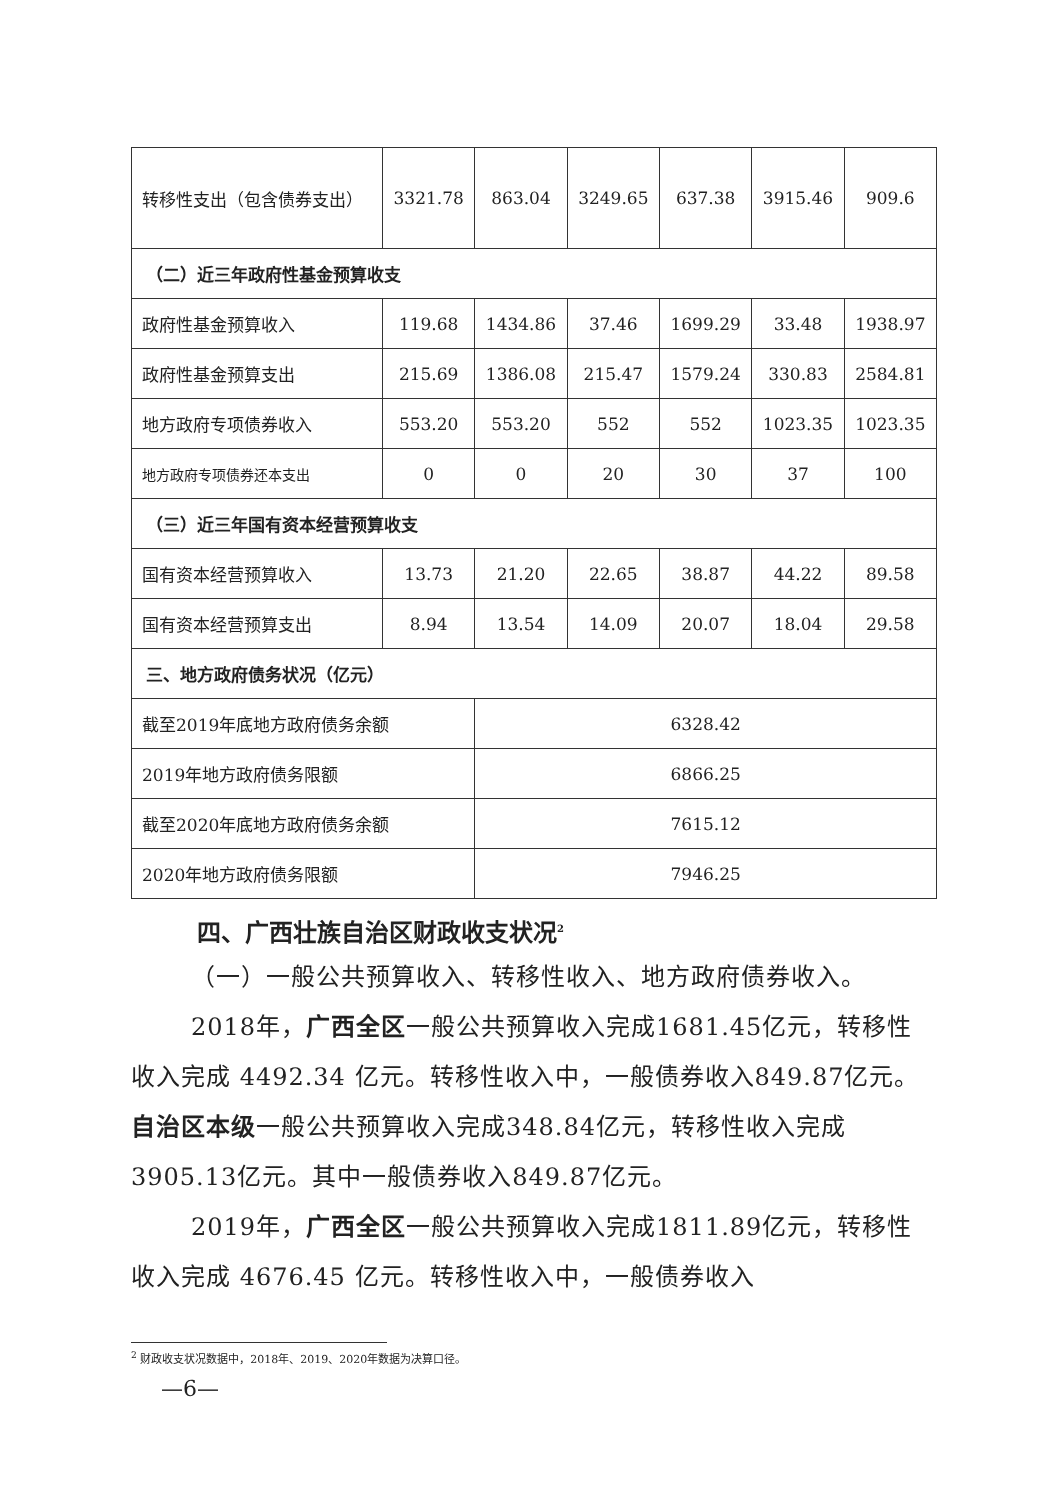| 转移性支出（包含债券支出） | 3321.78 | 863.04 | 3249.65 | 637.38 | 3915.46 | 909.6 |
| （二）近三年政府性基金预算收支 | | | | | | |
| 政府性基金预算收入 | 119.68 | 1434.86 | 37.46 | 1699.29 | 33.48 | 1938.97 |
| 政府性基金预算支出 | 215.69 | 1386.08 | 215.47 | 1579.24 | 330.83 | 2584.81 |
| 地方政府专项债券收入 | 553.20 | 553.20 | 552 | 552 | 1023.35 | 1023.35 |
| 地方政府专项债券还本支出 | 0 | 0 | 20 | 30 | 37 | 100 |
| （三）近三年国有资本经营预算收支 | | | | | | |
| 国有资本经营预算收入 | 13.73 | 21.20 | 22.65 | 38.87 | 44.22 | 89.58 |
| 国有资本经营预算支出 | 8.94 | 13.54 | 14.09 | 20.07 | 18.04 | 29.58 |
| 三、地方政府债务状况（亿元） | | | | | | |
| 截至2019年底地方政府债务余额 | | 6328.42 | | | | |
| 2019年地方政府债务限额 | | 6866.25 | | | | |
| 截至2020年底地方政府债务余额 | | 7615.12 | | | | |
| 2020年地方政府债务限额 | | 7946.25 | | | | |
四、广西壮族自治区财政收支状况<sup>2</sup>
（一）一般公共预算收入、转移性收入、地方政府债券收入。
2018年，广西全区一般公共预算收入完成1681.45亿元，转移性收入完成 4492.34 亿元。转移性收入中，一般债券收入849.87亿元。自治区本级一般公共预算收入完成348.84亿元，转移性收入完成3905.13亿元。其中一般债券收入849.87亿元。
2019年，广西全区一般公共预算收入完成1811.89亿元，转移性收入完成 4676.45 亿元。转移性收入中，一般债券收入
<sup>2</sup> 财政收支状况数据中，2018年、2019、2020年数据为决算口径。
—6—